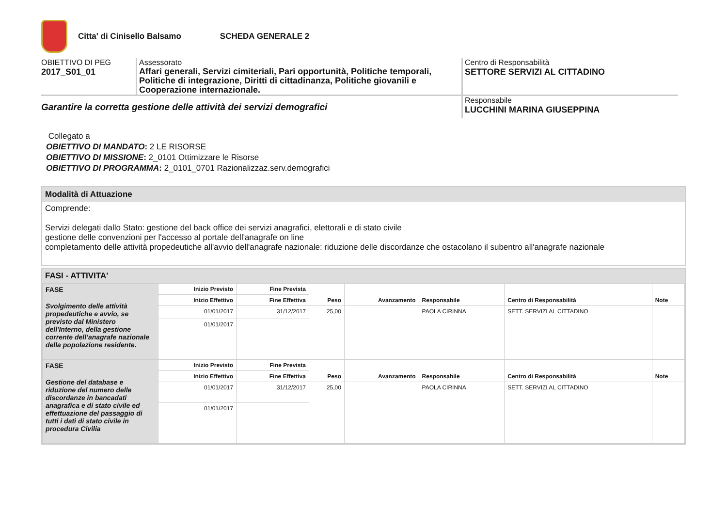Citta' di Cinisello Balsamo SCHEDA GENERALE 2
OBIETTIVO DI PEG
2017_S01_01
Assessorato
Affari generali, Servizi cimiteriali, Pari opportunità, Politiche temporali, Politiche di integrazione, Diritti di cittadinanza, Politiche giovanili e Cooperazione internazionale.
Centro di Responsabilità
SETTORE SERVIZI AL CITTADINO
Garantire la corretta gestione delle attività dei servizi demografici
Responsabile
LUCCHINI MARINA GIUSEPPINA
Collegato a
OBIETTIVO DI MANDATO: 2 LE RISORSE
OBIETTIVO DI MISSIONE: 2_0101 Ottimizzare le Risorse
OBIETTIVO DI PROGRAMMA: 2_0101_0701 Razionalizzaz.serv.demografici
Modalità di Attuazione
Comprende:
Servizi delegati dallo Stato: gestione del back office dei servizi anagrafici, elettorali e di stato civile
gestione delle convenzioni per l'accesso al portale dell'anagrafe on line
completamento delle attività propedeutiche all'avvio dell'anagrafe nazionale: riduzione delle discordanze che ostacolano il subentro all'anagrafe nazionale
FASI - ATTIVITA'
| FASE Svolgimento delle attività propedeutiche e avvio, se previsto dal Ministero dell'Interno, della gestione corrente dell’anagrafe nazionale della popolazione residente. | Inizio Previsto | Fine Prevista | Peso | Avanzamento | Responsabile | Centro di Responsabilità | Note |
| | Inizio Effettivo | Fine Effettiva | | | | | |
| | 01/01/2017 | 31/12/2017 | 25,00 | | PAOLA CIRINNA | SETT. SERVIZI AL CITTADINO | |
| | 01/01/2017 | | | | | | |
| FASE Gestione del database e riduzione del numero delle discordanze in bancadati anagrafica e di stato civile ed effettuazione del passaggio di tutti i dati di stato civile in procedura Civilia | Inizio Previsto | Fine Prevista | Peso | Avanzamento | Responsabile | Centro di Responsabilità | Note |
| | Inizio Effettivo | Fine Effettiva | | | | | |
| | 01/01/2017 | 31/12/2017 | 25,00 | | PAOLA CIRINNA | SETT. SERVIZI AL CITTADINO | |
| | 01/01/2017 | | | | | | |